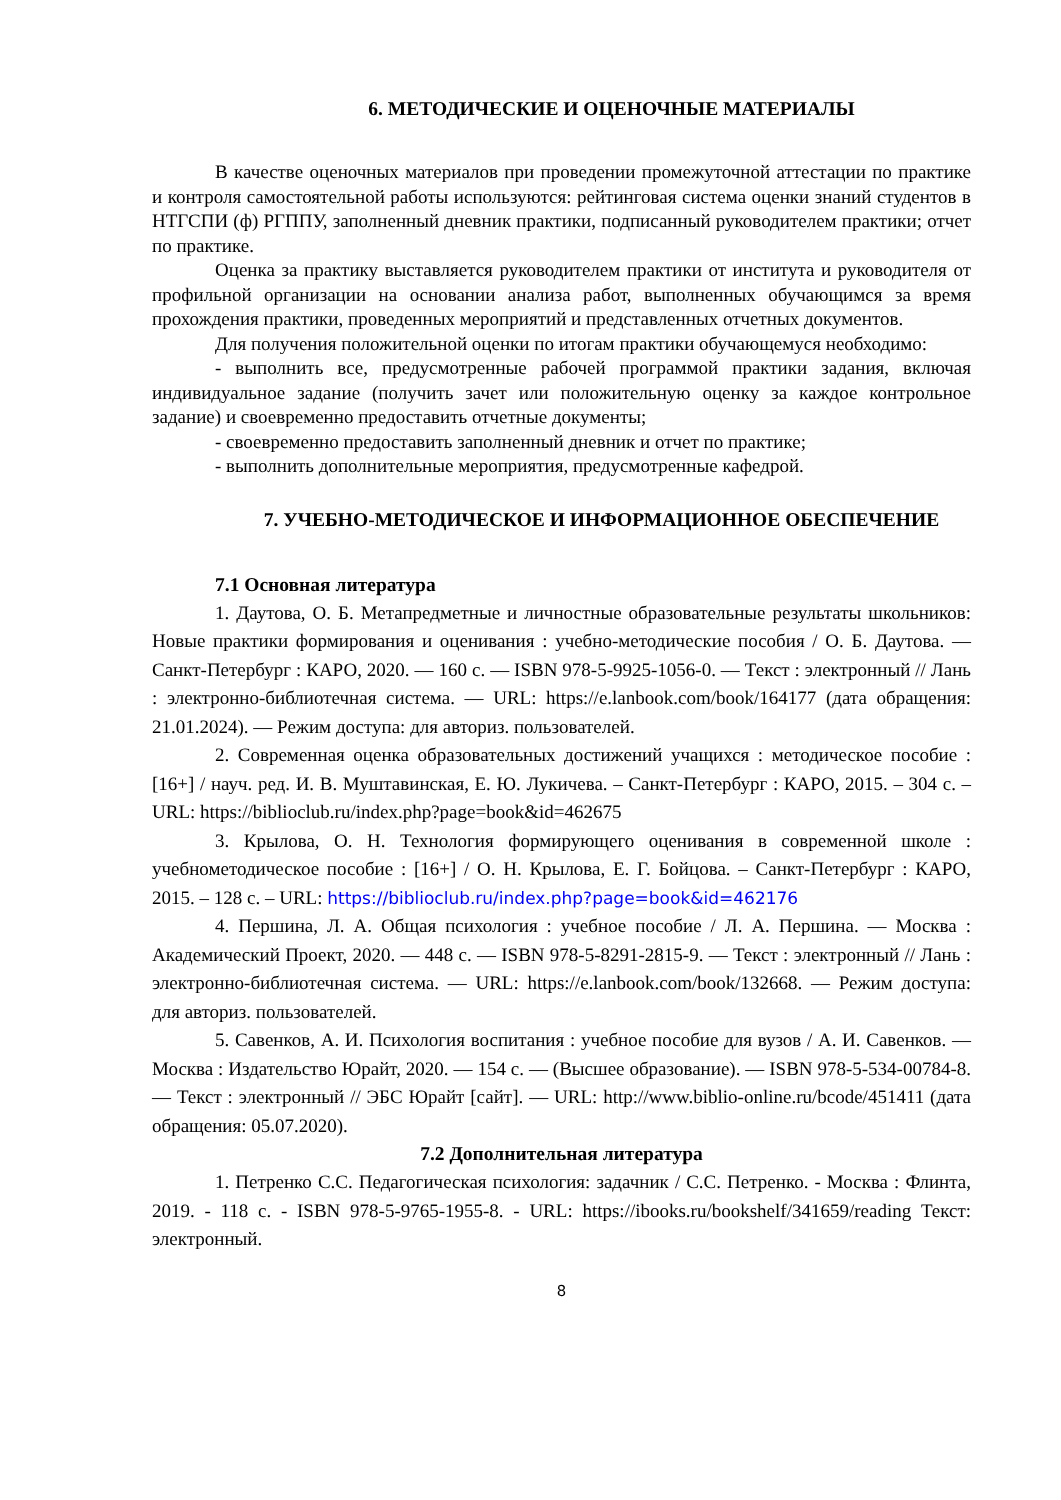6. МЕТОДИЧЕСКИЕ И ОЦЕНОЧНЫЕ МАТЕРИАЛЫ
В качестве оценочных материалов при проведении промежуточной аттестации по практике и контроля самостоятельной работы используются: рейтинговая система оценки знаний студентов в НТГСПИ (ф) РГППУ, заполненный дневник практики, подписанный руководителем практики; отчет по практике.
Оценка за практику выставляется руководителем практики от института и руководителя от профильной организации на основании анализа работ, выполненных обучающимся за время прохождения практики, проведенных мероприятий и представленных отчетных документов.
Для получения положительной оценки по итогам практики обучающемуся необходимо:
- выполнить все, предусмотренные рабочей программой практики задания, включая индивидуальное задание (получить зачет или положительную оценку за каждое контрольное задание) и своевременно предоставить отчетные документы;
- своевременно предоставить заполненный дневник и отчет по практике;
- выполнить дополнительные мероприятия, предусмотренные кафедрой.
7. УЧЕБНО-МЕТОДИЧЕСКОЕ И ИНФОРМАЦИОННОЕ ОБЕСПЕЧЕНИЕ
7.1 Основная литература
1. Даутова, О. Б. Метапредметные и личностные образовательные результаты школьников: Новые практики формирования и оценивания : учебно-методические пособия / О. Б. Даутова. — Санкт-Петербург : КАРО, 2020. — 160 с. — ISBN 978-5-9925-1056-0. — Текст : электронный // Лань : электронно-библиотечная система. — URL: https://e.lanbook.com/book/164177 (дата обращения: 21.01.2024). — Режим доступа: для авториз. пользователей.
2. Современная оценка образовательных достижений учащихся : методическое пособие : [16+] / науч. ред. И. В. Муштавинская, Е. Ю. Лукичева. – Санкт-Петербург : КАРО, 2015. – 304 с. – URL: https://biblioclub.ru/index.php?page=book&id=462675
3. Крылова, О. Н. Технология формирующего оценивания в современной школе : учебнометодическое пособие : [16+] / О. Н. Крылова, Е. Г. Бойцова. – Санкт-Петербург : КАРО, 2015. – 128 с. – URL: https://biblioclub.ru/index.php?page=book&id=462176
4. Першина, Л. А. Общая психология : учебное пособие / Л. А. Першина. — Москва : Академический Проект, 2020. — 448 с. — ISBN 978-5-8291-2815-9. — Текст : электронный // Лань : электронно-библиотечная система. — URL: https://e.lanbook.com/book/132668. — Режим доступа: для авториз. пользователей.
5. Савенков, А. И. Психология воспитания : учебное пособие для вузов / А. И. Савенков. — Москва : Издательство Юрайт, 2020. — 154 с. — (Высшее образование). — ISBN 978-5-534-00784-8. — Текст : электронный // ЭБС Юрайт [сайт]. — URL: http://www.biblio-online.ru/bcode/451411 (дата обращения: 05.07.2020).
7.2 Дополнительная литература
1. Петренко С.С. Педагогическая психология: задачник / С.С. Петренко. - Москва : Флинта, 2019. - 118 с. - ISBN 978-5-9765-1955-8. - URL: https://ibooks.ru/bookshelf/341659/reading Текст: электронный.
8